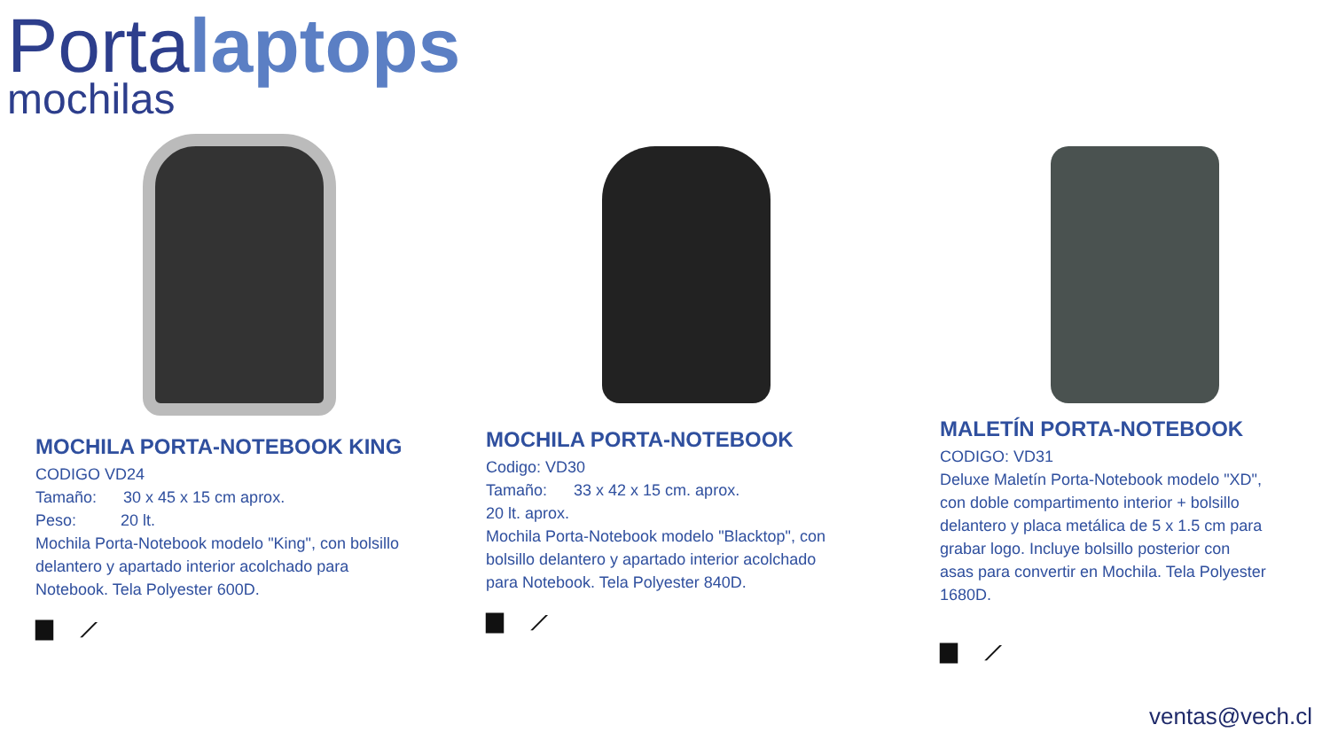Portalaptops
mochilas
MOCHILA PORTA-NOTEBOOK KING
CODIGO VD24
Tamaño: 30 x 45 x 15 cm aprox.
Peso: 20 lt.
Mochila Porta-Notebook modelo "King", con bolsillo delantero y apartado interior acolchado para Notebook. Tela Polyester 600D.
▆ ⟋
MOCHILA PORTA-NOTEBOOK
Codigo: VD30
Tamaño: 33 x 42 x 15 cm. aprox.
20 lt. aprox.
Mochila Porta-Notebook modelo "Blacktop", con bolsillo delantero y apartado interior acolchado para Notebook. Tela Polyester 840D.
▆ ⟋
MALETÍN PORTA-NOTEBOOK
CODIGO: VD31
Deluxe Maletín Porta-Notebook modelo "XD", con doble compartimento interior + bolsillo delantero y placa metálica de 5 x 1.5 cm para grabar logo. Incluye bolsillo posterior con asas para convertir en Mochila. Tela Polyester 1680D.
▆ ⟋
ventas@vech.cl